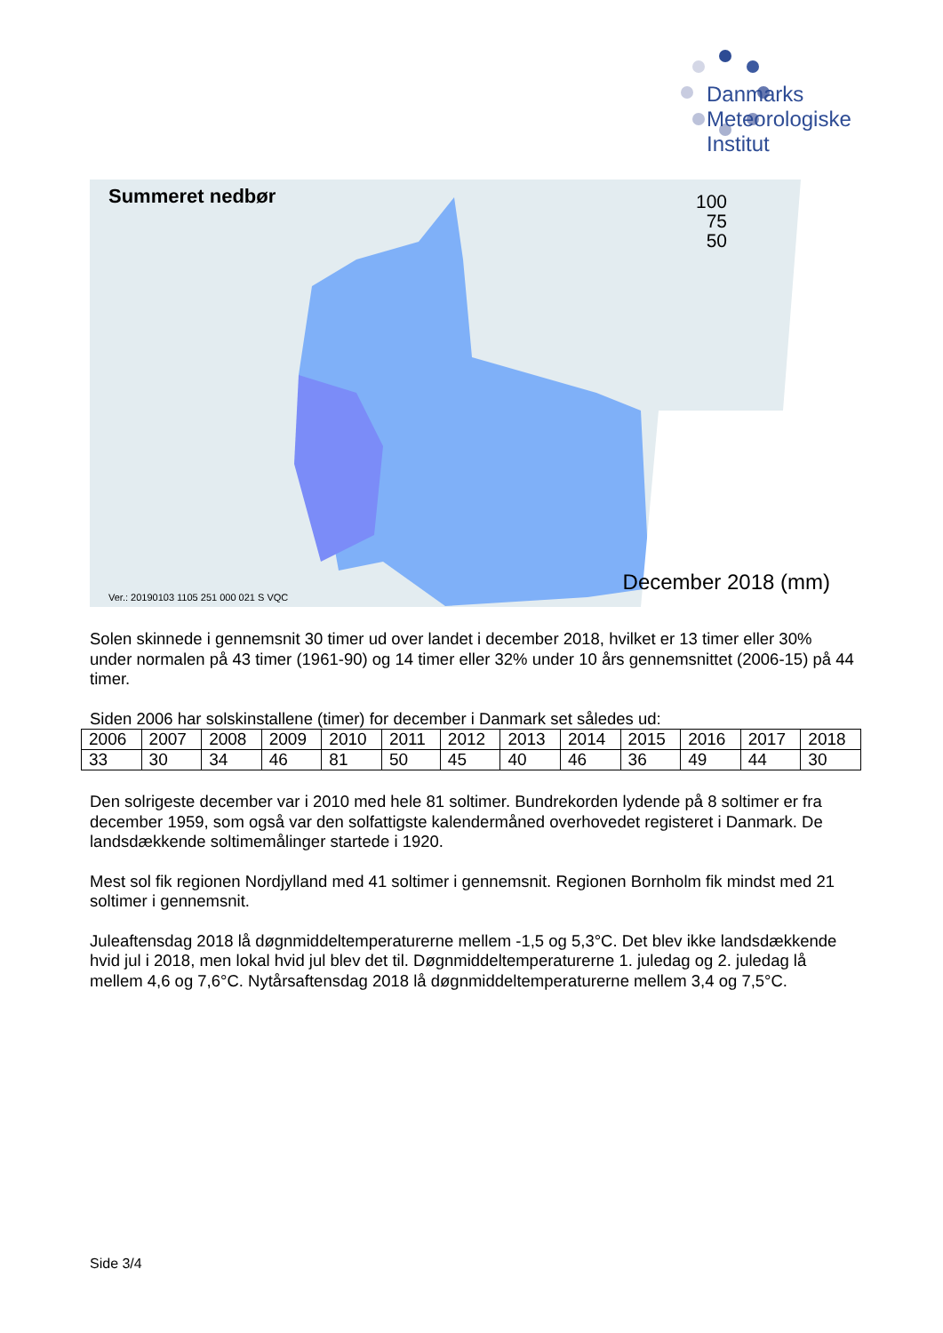Danmarks
Meteorologiske
Institut
Summeret nedbør
100
75
50
December 2018 (mm)
Ver.: 20190103 1105 251 000 021 S VQC
Solen skinnede i gennemsnit 30 timer ud over landet i december 2018, hvilket er 13 timer eller 30% under normalen på 43 timer (1961-90) og 14 timer eller 32% under 10 års gennemsnittet (2006-15) på 44 timer.
Siden 2006 har solskinstallene (timer) for december i Danmark set således ud:
| 2006 | 2007 | 2008 | 2009 | 2010 | 2011 | 2012 | 2013 | 2014 | 2015 | 2016 | 2017 | 2018 |
| 33 | 30 | 34 | 46 | 81 | 50 | 45 | 40 | 46 | 36 | 49 | 44 | 30 |
Den solrigeste december var i 2010 med hele 81 soltimer. Bundrekorden lydende på 8 soltimer er fra december 1959, som også var den solfattigste kalendermåned overhovedet registeret i Danmark. De landsdækkende soltimemålinger startede i 1920.
Mest sol fik regionen Nordjylland med 41 soltimer i gennemsnit. Regionen Bornholm fik mindst med 21 soltimer i gennemsnit.
Juleaftensdag 2018 lå døgnmiddeltemperaturerne mellem -1,5 og 5,3°C. Det blev ikke landsdækkende hvid jul i 2018, men lokal hvid jul blev det til. Døgnmiddeltemperaturerne 1. juledag og 2. juledag lå mellem 4,6 og 7,6°C. Nytårsaftensdag 2018 lå døgnmiddeltemperaturerne mellem 3,4 og 7,5°C.
Side 3/4